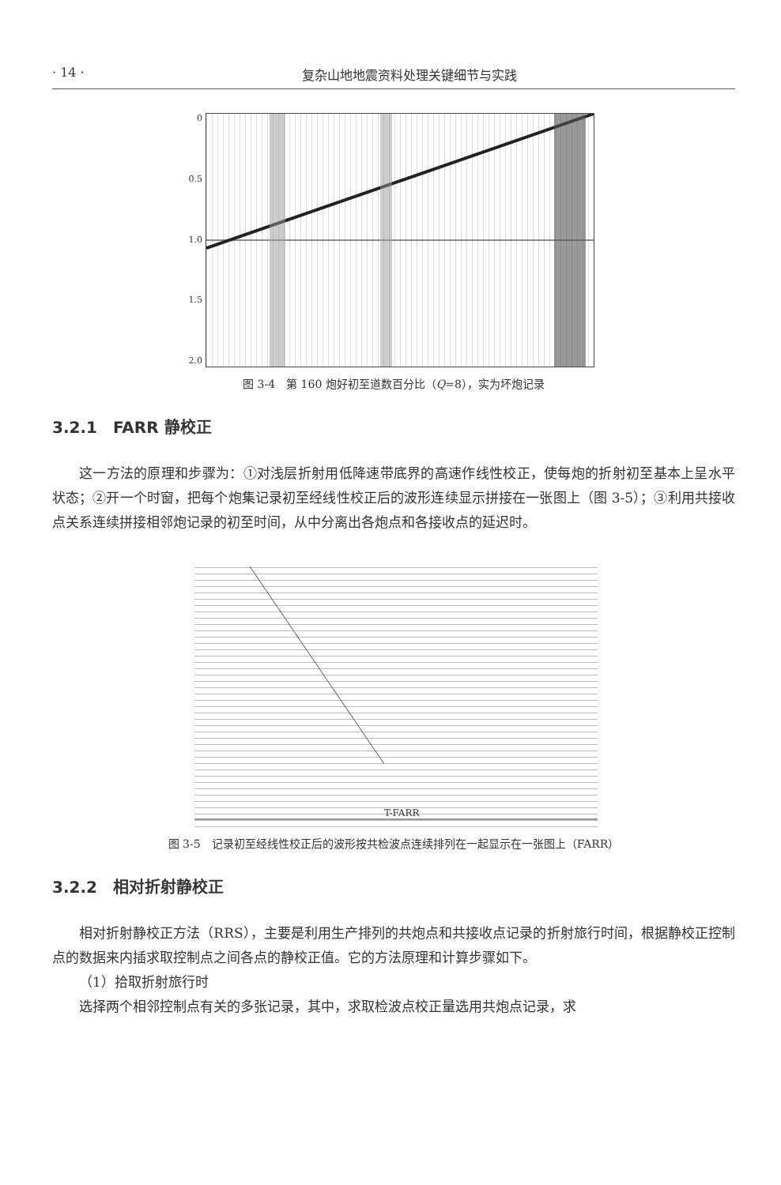· 14 · 复杂山地地震资料处理关键细节与实践
0
0.5
1.0
1.5
2.0
图 3-4　第 160 炮好初至道数百分比（Q=8），实为坏炮记录
3.2.1　FARR 静校正
这一方法的原理和步骤为：①对浅层折射用低降速带底界的高速作线性校正，使每炮的折射初至基本上呈水平状态；②开一个时窗，把每个炮集记录初至经线性校正后的波形连续显示拼接在一张图上（图 3-5）；③利用共接收点关系连续拼接相邻炮记录的初至时间，从中分离出各炮点和各接收点的延迟时。
T-FARR
图 3-5　记录初至经线性校正后的波形按共检波点连续排列在一起显示在一张图上（FARR）
3.2.2　相对折射静校正
相对折射静校正方法（RRS），主要是利用生产排列的共炮点和共接收点记录的折射旅行时间，根据静校正控制点的数据来内插求取控制点之间各点的静校正值。它的方法原理和计算步骤如下。
（1）拾取折射旅行时
选择两个相邻控制点有关的多张记录，其中，求取检波点校正量选用共炮点记录，求